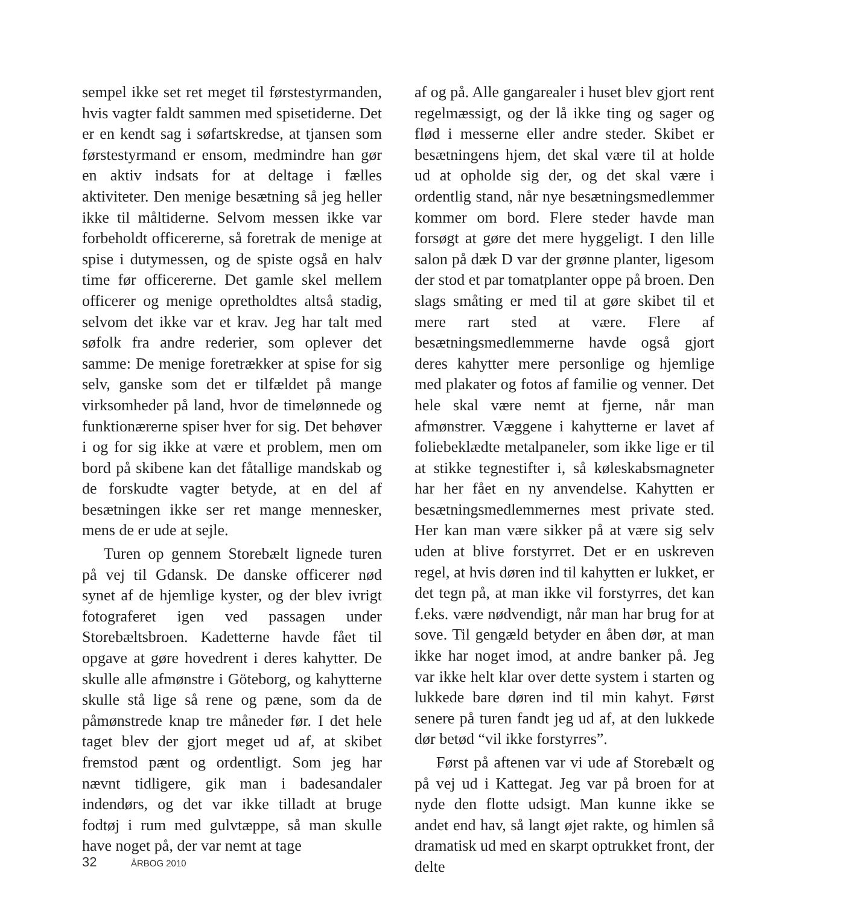sempel ikke set ret meget til førstestyrmanden, hvis vagter faldt sammen med spisetiderne. Det er en kendt sag i søfartskredse, at tjansen som førstestyrmand er ensom, medmindre han gør en aktiv indsats for at deltage i fælles aktiviteter. Den menige besætning så jeg heller ikke til måltiderne. Selvom messen ikke var forbeholdt officererne, så foretrak de menige at spise i dutymessen, og de spiste også en halv time før officererne. Det gamle skel mellem officerer og menige opretholdtes altså stadig, selvom det ikke var et krav. Jeg har talt med søfolk fra andre rederier, som oplever det samme: De menige foretrækker at spise for sig selv, ganske som det er tilfældet på mange virksomheder på land, hvor de timelønnede og funktionærerne spiser hver for sig. Det behøver i og for sig ikke at være et problem, men om bord på skibene kan det fåtallige mandskab og de forskudte vagter betyde, at en del af besætningen ikke ser ret mange mennesker, mens de er ude at sejle.
Turen op gennem Storebælt lignede turen på vej til Gdansk. De danske officerer nød synet af de hjemlige kyster, og der blev ivrigt fotograferet igen ved passagen under Storebæltsbroen. Kadetterne havde fået til opgave at gøre hovedrent i deres kahytter. De skulle alle afmønstre i Göteborg, og kahytterne skulle stå lige så rene og pæne, som da de påmønstrede knap tre måneder før. I det hele taget blev der gjort meget ud af, at skibet fremstod pænt og ordentligt. Som jeg har nævnt tidligere, gik man i badesandaler indendørs, og det var ikke tilladt at bruge fodtøj i rum med gulvtæppe, så man skulle have noget på, der var nemt at tage
af og på. Alle gangarealer i huset blev gjort rent regelmæssigt, og der lå ikke ting og sager og flød i messerne eller andre steder. Skibet er besætningens hjem, det skal være til at holde ud at opholde sig der, og det skal være i ordentlig stand, når nye besætningsmedlemmer kommer om bord. Flere steder havde man forsøgt at gøre det mere hyggeligt. I den lille salon på dæk D var der grønne planter, ligesom der stod et par tomatplanter oppe på broen. Den slags småting er med til at gøre skibet til et mere rart sted at være. Flere af besætningsmedlemmerne havde også gjort deres kahytter mere personlige og hjemlige med plakater og fotos af familie og venner. Det hele skal være nemt at fjerne, når man afmønstrer. Væggene i kahytterne er lavet af foliebeklædte metalpaneler, som ikke lige er til at stikke tegnestifter i, så køleskabsmagneter har her fået en ny anvendelse. Kahytten er besætningsmedlemmernes mest private sted. Her kan man være sikker på at være sig selv uden at blive forstyrret. Det er en uskreven regel, at hvis døren ind til kahytten er lukket, er det tegn på, at man ikke vil forstyrres, det kan f.eks. være nødvendigt, når man har brug for at sove. Til gengæld betyder en åben dør, at man ikke har noget imod, at andre banker på. Jeg var ikke helt klar over dette system i starten og lukkede bare døren ind til min kahyt. Først senere på turen fandt jeg ud af, at den lukkede dør betød “vil ikke forstyrres”.
Først på aftenen var vi ude af Storebælt og på vej ud i Kattegat. Jeg var på broen for at nyde den flotte udsigt. Man kunne ikke se andet end hav, så langt øjet rakte, og himlen så dramatisk ud med en skarpt optrukket front, der delte
32 ÅRBOG 2010